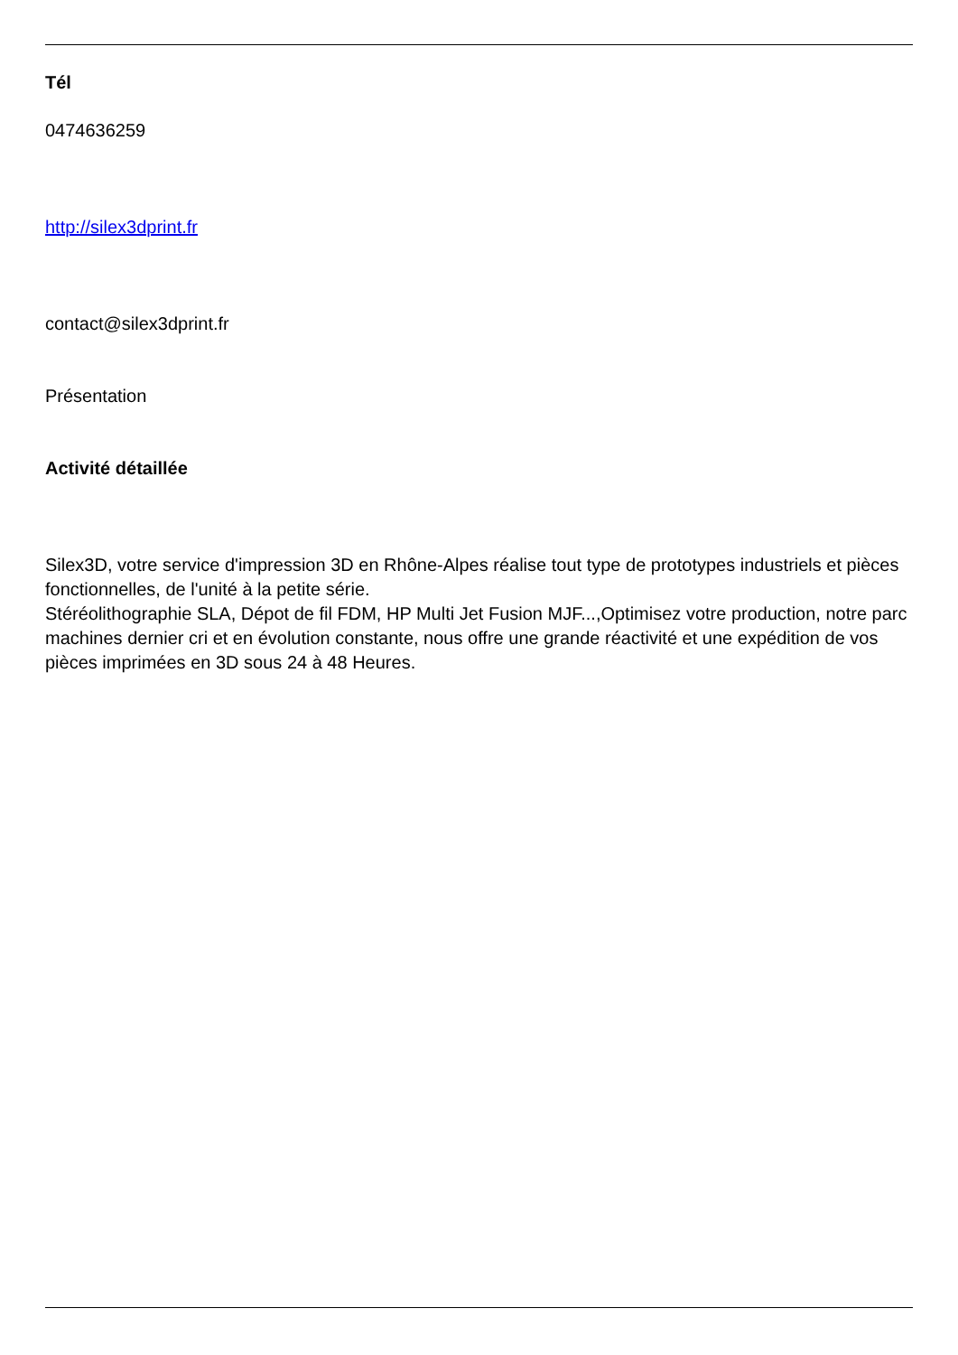Tél
0474636259
http://silex3dprint.fr
contact@silex3dprint.fr
Présentation
Activité détaillée
Silex3D, votre service d'impression 3D en Rhône-Alpes réalise tout type de prototypes industriels et pièces fonctionnelles, de l'unité à la petite série.
Stéréolithographie SLA, Dépot de fil FDM, HP Multi Jet Fusion MJF...,Optimisez votre production, notre parc machines dernier cri et en évolution constante, nous offre une grande réactivité et une expédition de vos pièces imprimées en 3D sous 24 à 48 Heures.